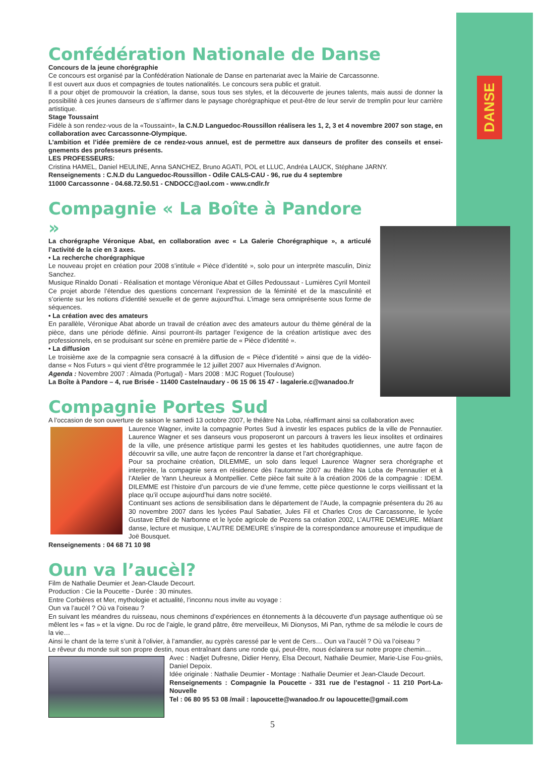DANSE
Confédération Nationale de Danse
Concours de la jeune chorégraphie
Ce concours est organisé par la Confédération Nationale de Danse en partenariat avec la Mairie de Carcassonne.
Il est ouvert aux duos et compagnies de toutes nationalités. Le concours sera public et gratuit.
Il a pour objet de promouvoir la création, la danse, sous tous ses styles, et la découverte de jeunes talents, mais aussi de donner la possibilité à ces jeunes danseurs de s’affirmer dans le paysage chorégraphique et peut-être de leur servir de tremplin pour leur carrière artistique.
Stage Toussaint
Fidèle à son rendez-vous de la «Toussaint», la C.N.D Languedoc-Roussillon réalisera les 1, 2, 3 et 4 novembre 2007 son stage, en collaboration avec Carcassonne-Olympique.
L’ambition et l’idée première de ce rendez-vous annuel, est de permettre aux danseurs de profiter des conseils et ensei-gnements des professeurs présents.
LES PROFESSEURS:
Cristina HAMEL, Daniel HEULINE, Anna SANCHEZ, Bruno AGATI, POL et LLUC, Andréa LAUCK, Stéphane JARNY.
Renseignements : C.N.D du Languedoc-Roussillon - Odile CALS-CAU - 96, rue du 4 septembre
11000 Carcassonne - 04.68.72.50.51 - CNDOCC@aol.com - www.cndlr.fr
Compagnie « La Boîte à Pandore »
La chorégraphe Véronique Abat, en collaboration avec « La Galerie Chorégraphique », a articulé l’activité de la cie en 3 axes.
• La recherche chorégraphique
Le nouveau projet en création pour 2008 s’intitule « Pièce d’identité », solo pour un interprète masculin, Diniz Sanchez.
Musique Rinaldo Donati - Réalisation et montage Véronique Abat et Gilles Pedoussaut - Lumières Cyril Monteil
Ce projet aborde l’étendue des questions concernant l’expression de la féminité et de la masculinité et s’oriente sur les notions d’identité sexuelle et de genre aujourd’hui. L’image sera omniprésente sous forme de séquences.
• La création avec des amateurs
En parallèle, Véronique Abat aborde un travail de création avec des amateurs autour du thème général de la pièce, dans une période définie. Ainsi pourront-ils partager l’exigence de la création artistique avec des professionnels, en se produisant sur scène en première partie de « Pièce d’identité ».
• La diffusion
Le troisième axe de la compagnie sera consacré à la diffusion de « Pièce d’identité » ainsi que de la vidéo-danse « Nos Futurs » qui vient d’être programmée le 12 juillet 2007 aux Hivernales d’Avignon.
Agenda : Novembre 2007 : Almada (Portugal) - Mars 2008 : MJC Roguet (Toulouse)
La Boîte à Pandore – 4, rue Brisée - 11400 Castelnaudary - 06 15 06 15 47 - lagalerie.c@wanadoo.fr
Compagnie Portes Sud
A l’occasion de son ouverture de saison le samedi 13 octobre 2007, le théâtre Na Loba, réaffirmant ainsi sa collaboration avec
Laurence Wagner, invite la compagnie Portes Sud à investir les espaces publics de la ville de Pennautier. Laurence Wagner et ses danseurs vous proposeront un parcours à travers les lieux insolites et ordinaires de la ville, une présence artistique parmi les gestes et les habitudes quotidiennes, une autre façon de découvrir sa ville, une autre façon de rencontrer la danse et l’art chorégraphique.
Pour sa prochaine création, DILEMME, un solo dans lequel Laurence Wagner sera chorégraphe et interprète, la compagnie sera en résidence dès l’automne 2007 au théâtre Na Loba de Pennautier et à l’Atelier de Yann Lheureux à Montpellier. Cette pièce fait suite à la création 2006 de la compagnie : IDEM. DILEMME est l’histoire d’un parcours de vie d’une femme, cette pièce questionne le corps vieillissant et la place qu’il occupe aujourd’hui dans notre société.
Continuant ses actions de sensibilisation dans le département de l’Aude, la compagnie présentera du 26 au 30 novembre 2007 dans les lycées Paul Sabatier, Jules Fil et Charles Cros de Carcassonne, le lycée Gustave Effeil de Narbonne et le lycée agricole de Pezens sa création 2002, L’AUTRE DEMEURE. Mêlant danse, lecture et musique, L’AUTRE DEMEURE s’inspire de la correspondance amoureuse et impudique de Joë Bousquet.
Renseignements : 04 68 71 10 98
Oun va l’aucèl?
Film de Nathalie Deumier et Jean-Claude Decourt.
Production : Cie la Poucette - Durée : 30 minutes.
Entre Corbières et Mer, mythologie et actualité, l’inconnu nous invite au voyage :
Oun va l’aucèl ? Où va l’oiseau ?
En suivant les méandres du ruisseau, nous cheminons d’expériences en étonnements à la découverte d’un paysage authentique où se mêlent les « fas » et la vigne. Du roc de l’aigle, le grand pâtre, être merveilleux, Mi Dionysos, Mi Pan, rythme de sa mélodie le cours de la vie…
Ainsi le chant de la terre s’unit à l’olivier, à l’amandier, au cyprès caressé par le vent de Cers… Oun va l’aucèl ? Où va l’oiseau ?
Le rêveur du monde suit son propre destin, nous entraînant dans une ronde qui, peut-être, nous éclairera sur notre propre chemin…
Avec : Nadjet Dufresne, Didier Henry, Elsa Decourt, Nathalie Deumier, Marie-Lise Fou-gniès, Daniel Depoix.
Idée originale : Nathalie Deumier - Montage : Nathalie Deumier et Jean-Claude Decourt.
Renseignements : Compagnie la Poucette - 331 rue de l’estagnol - 11 210 Port-La-Nouvelle
Tel : 06 80 95 53 08 /mail : lapoucette@wanadoo.fr ou lapoucette@gmail.com
5